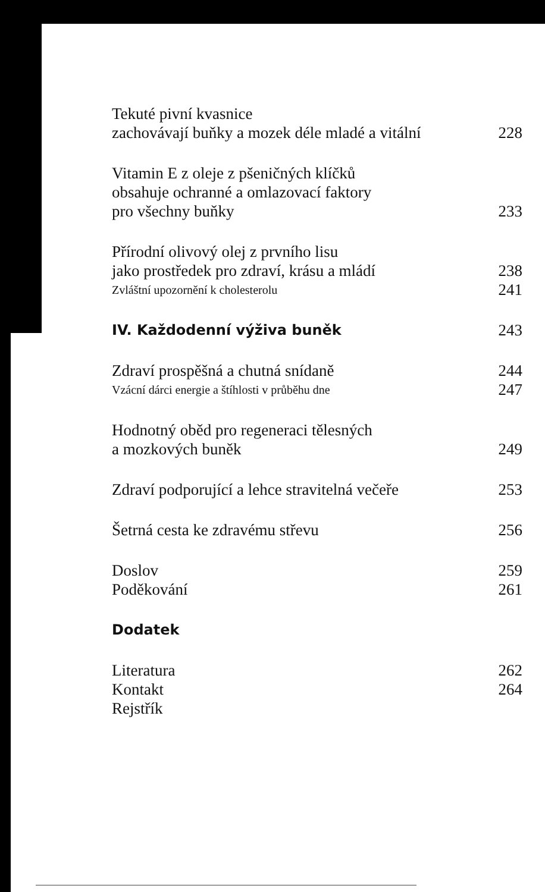Tekuté pivní kvasnice
zachovávají buňky a mozek déle mladé a vitální 228
Vitamin E z oleje z pšeničných klíčků
obsahuje ochranné a omlazovací faktory
pro všechny buňky 233
Přírodní olivový olej z prvního lisu
jako prostředek pro zdraví, krásu a mládí 238
Zvláštní upozornění k cholesterolu 241
IV. Každodenní výživa buněk 243
Zdraví prospěšná a chutná snídaně 244
Vzácní dárci energie a štíhlosti v průběhu dne 247
Hodnotný oběd pro regeneraci tělesných
a mozkových buněk 249
Zdraví podporující a lehce stravitelná večeře 253
Šetrná cesta ke zdravému střevu 256
Doslov 259
Poděkování 261
Dodatek
Literatura 262
Kontakt 264
Rejstřík